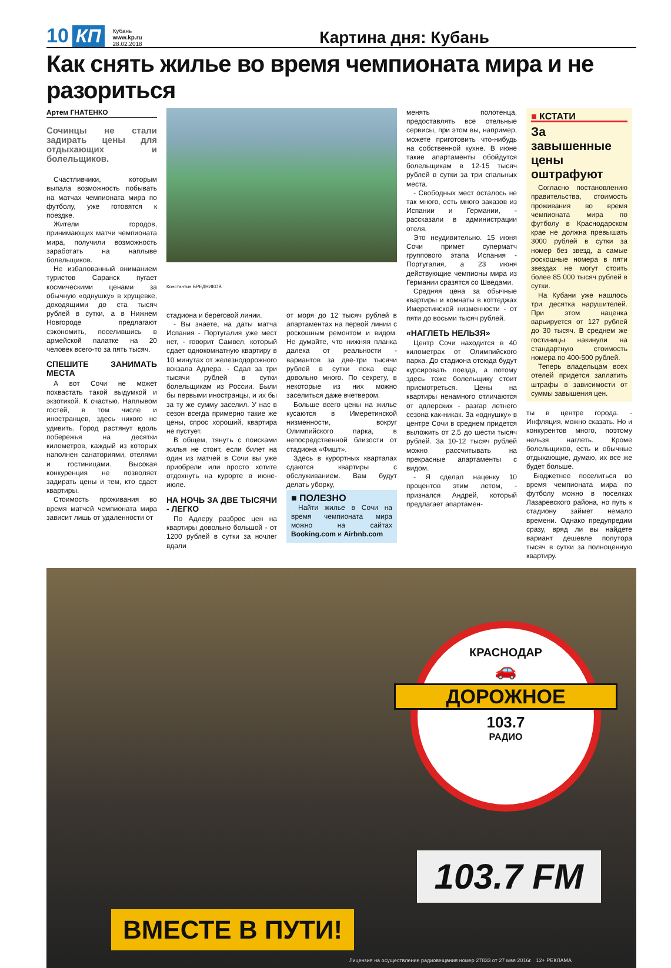10 КП
Кубань
www.kp.ru
28.02.2018
Картина дня: Кубань
Как снять жилье во время чемпионата мира и не разориться
Артем ГНАТЕНКО
Сочинцы не стали задирать цены для отдыхающих и болельщиков.
Счастливчики, которым выпала возможность побывать на матчах чемпионата мира по футболу, уже готовятся к поездке.
Жители городов, принимающих матчи чемпионата мира, получили возможность заработать на наплыве болельщиков.
Не избалованный вниманием туристов Саранск пугает космическими ценами за обычную «однушку» в хрущевке, доходящими до ста тысяч рублей в сутки, а в Нижнем Новгороде предлагают сэкономить, поселившись в армейской палатке на 20 человек всего-то за пять тысяч.
СПЕШИТЕ ЗАНИМАТЬ МЕСТА
А вот Сочи не может похвастать такой выдумкой и экзотикой. К счастью. Наплывом гостей, в том числе и иностранцев, здесь никого не удивить. Город растянут вдоль побережья на десятки километров, каждый из которых наполнен санаториями, отелями и гостиницами. Высокая конкуренция не позволяет задирать цены и тем, кто сдает квартиры.
Стоимость проживания во время матчей чемпионата мира зависит лишь от удаленности от
Константин БРЕДНИКОВ
стадиона и береговой линии.
- Вы знаете, на даты матча Испания - Португалия уже мест нет, - говорит Самвел, который сдает однокомнатную квартиру в 10 минутах от железнодорожного вокзала Адлера. - Сдал за три тысячи рублей в сутки болельщикам из России. Были бы первыми иностранцы, и их бы за ту же сумму заселил. У нас в сезон всегда примерно такие же цены, спрос хороший, квартира не пустует.
В общем, тянуть с поисками жилья не стоит, если билет на один из матчей в Сочи вы уже приобрели или просто хотите отдохнуть на курорте в июне-июле.
НА НОЧЬ ЗА ДВЕ ТЫСЯЧИ - ЛЕГКО
По Адлеру разброс цен на квартиры довольно большой - от 1200 рублей в сутки за ночлег вдали
от моря до 12 тысяч рублей в апартаментах на первой линии с роскошным ремонтом и видом. Не думайте, что нижняя планка далека от реальности - вариантов за две-три тысячи рублей в сутки пока еще довольно много. По секрету, в некоторые из них можно заселиться даже вчетвером.
Больше всего цены на жилье кусаются в Имеретинской низменности, вокруг Олимпийского парка, в непосредственной близости от стадиона «Фишт».
Здесь в курортных кварталах сдаются квартиры с обслуживанием. Вам будут делать уборку,
■ ПОЛЕЗНО
Найти жилье в Сочи на время чемпионата мира можно на сайтах Booking.com и Airbnb.com
менять полотенца, предоставлять все отельные сервисы, при этом вы, например, можете приготовить что-нибудь на собственной кухне. В июне такие апартаменты обойдутся болельщикам в 12-15 тысяч рублей в сутки за три спальных места.
- Свободных мест осталось не так много, есть много заказов из Испании и Германии, - рассказали в администрации отеля.
Это неудивительно. 15 июня Сочи примет суперматч группового этапа Испания - Португалия, а 23 июня действующие чемпионы мира из Германии сразятся со Шведами.
Средняя цена за обычные квартиры и комнаты в коттеджах Имеретинской низменности - от пяти до восьми тысяч рублей.
«НАГЛЕТЬ НЕЛЬЗЯ»
Центр Сочи находится в 40 километрах от Олимпийского парка. До стадиона отсюда будут курсировать поезда, а потому здесь тоже болельщику стоит присмотреться. Цены на квартиры ненамного отличаются от адлерских - разгар летнего сезона как-никак. За «однушку» в центре Сочи в среднем придется выложить от 2,5 до шести тысяч рублей. За 10-12 тысяч рублей можно рассчитывать на прекрасные апартаменты с видом.
- Я сделал наценку 10 процентов этим летом, - признался Андрей, который предлагает апартамен-
■ КСТАТИ
За завышенные цены оштрафуют
Согласно постановлению правительства, стоимость проживания во время чемпионата мира по футболу в Краснодарском крае не должна превышать 3000 рублей в сутки за номер без звезд, а самые роскошные номера в пяти звездах не могут стоить более 85 000 тысяч рублей в сутки.
На Кубани уже нашлось три десятка нарушителей. При этом наценка варьируется от 127 рублей до 30 тысяч. В среднем же гостиницы накинули на стандартную стоимость номера по 400-500 рублей.
Теперь владельцам всех отелей придется заплатить штрафы в зависимости от суммы завышения цен.
ты в центре города. - Инфляция, можно сказать. Но и конкурентов много, поэтому нельзя наглеть. Кроме болельщиков, есть и обычные отдыхающие, думаю, их все же будет больше.
Бюджетнее поселиться во время чемпионата мира по футболу можно в поселках Лазаревского района, но путь к стадиону займет немало времени. Однако предупредим сразу, вряд ли вы найдете вариант дешевле полутора тысяч в сутки за полноценную квартиру.
КРАСНОДАР
🚗
ДОРОЖНОЕ
103.7
РАДИО
103.7 FM
ВМЕСТЕ В ПУТИ!
Лицензия на осуществление радиовещания номер 27833 от 27 мая 2016г. 12+ РЕКЛАМА